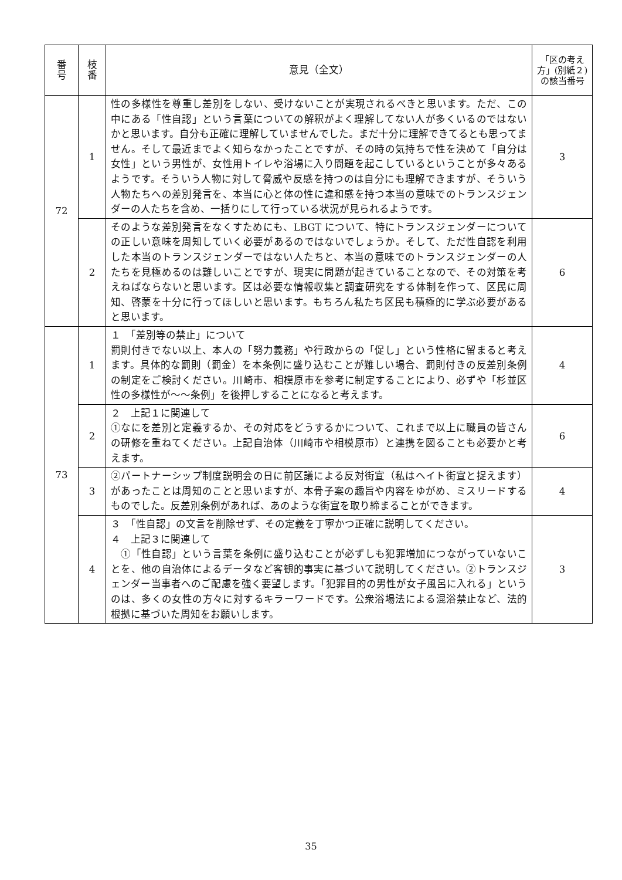| 番 号 | 枝 番 | 意見（全文） | 「区の考え方」(別紙２)の該当番号 |
| --- | --- | --- | --- |
| 72 | 1 | 性の多様性を尊重し差別をしない、受けないことが実現されるべきと思います。ただ、この中にある「性自認」という言葉についての解釈がよく理解してない人が多くいるのではないかと思います。自分も正確に理解していませんでした。まだ十分に理解できてるとも思ってません。そして最近までよく知らなかったことですが、その時の気持ちで性を決めて「自分は女性」という男性が、女性用トイレや浴場に入り問題を起こしているということが多々あるようです。そういう人物に対して脅威や反感を持つのは自分にも理解できますが、そういう人物たちへの差別発言を、本当に心と体の性に違和感を持つ本当の意味でのトランスジェンダーの人たちを含め、一括りにして行っている状況が見られるようです。 | 3 |
| | 2 | そのような差別発言をなくすためにも、LBGT について、特にトランスジェンダーについての正しい意味を周知していく必要があるのではないでしょうか。そして、ただ性自認を利用した本当のトランスジェンダーではない人たちと、本当の意味でのトランスジェンダーの人たちを見極めるのは難しいことですが、現実に問題が起きていることなので、その対策を考えねばならないと思います。区は必要な情報収集と調査研究をする体制を作って、区民に周知、啓蒙を十分に行ってほしいと思います。もちろん私たち区民も積極的に学ぶ必要があると思います。 | 6 |
| 73 | 1 | １ 「差別等の禁止」について 罰則付きでない以上、本人の「努力義務」や行政からの「促し」という性格に留まると考えます。具体的な罰則（罰金）を本条例に盛り込むことが難しい場合、罰則付きの反差別条例の制定をご検討ください。川崎市、相模原市を参考に制定することにより、必ずや「杉並区性の多様性が〜〜条例」を後押しすることになると考えます。 | 4 |
| | 2 | ２ 上記１に関連して ①なにを差別と定義するか、その対応をどうするかについて、これまで以上に職員の皆さんの研修を重ねてください。上記自治体（川崎市や相模原市）と連携を図ることも必要かと考えます。 | 6 |
| | 3 | ②パートナーシップ制度説明会の日に前区議による反対街宣（私はヘイト街宣と捉えます）があったことは周知のことと思いますが、本骨子案の趣旨や内容をゆがめ、ミスリードするものでした。反差別条例があれば、あのような街宣を取り締まることができます。 | 4 |
| | 4 | ３ 「性自認」の文言を削除せず、その定義を丁寧かつ正確に説明してください。 ４ 上記３に関連して ①「性自認」という言葉を条例に盛り込むことが必ずしも犯罪増加につながっていないことを、他の自治体によるデータなど客観的事実に基づいて説明してください。②トランスジェンダー当事者へのご配慮を強く要望します。「犯罪目的の男性が女子風呂に入れる」というのは、多くの女性の方々に対するキラーワードです。公衆浴場法による混浴禁止など、法的根拠に基づいた周知をお願いします。 | 3 |
35